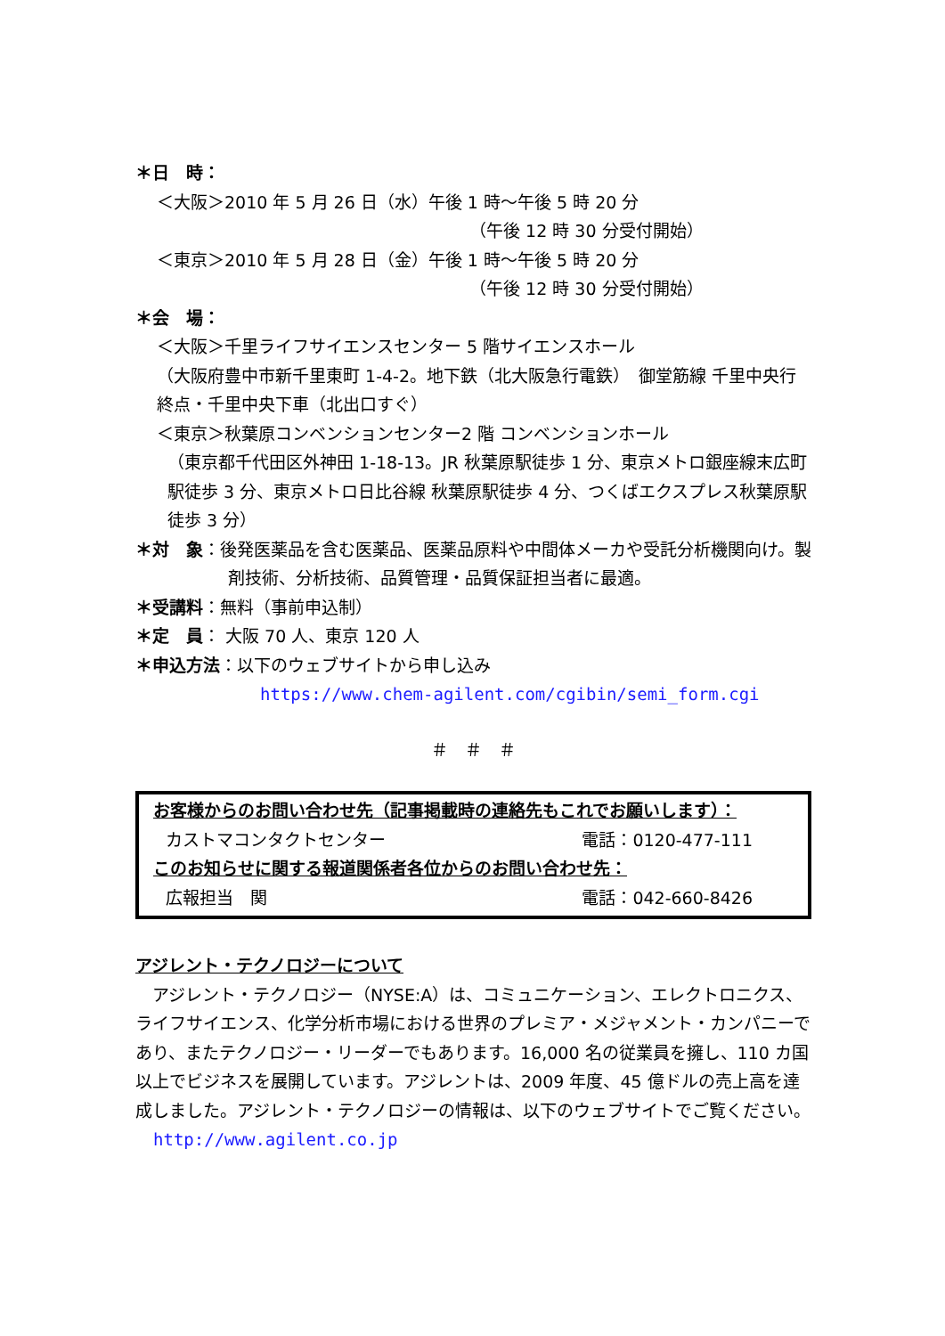＊日　時：
＜大阪＞2010 年 5 月 26 日（水）午後 1 時～午後 5 時 20 分
（午後 12 時 30 分受付開始）
＜東京＞2010 年 5 月 28 日（金）午後 1 時～午後 5 時 20 分
（午後 12 時 30 分受付開始）
＊会　場：
＜大阪＞千里ライフサイエンスセンター 5 階サイエンスホール
（大阪府豊中市新千里東町 1-4-2。地下鉄（北大阪急行電鉄）　御堂筋線 千里中央行　終点・千里中央下車（北出口すぐ）
＜東京＞秋葉原コンベンションセンター2 階 コンベンションホール
（東京都千代田区外神田 1-18-13。JR 秋葉原駅徒歩 1 分、東京メトロ銀座線末広町駅徒歩 3 分、東京メトロ日比谷線 秋葉原駅徒歩 4 分、つくばエクスプレス秋葉原駅徒歩 3 分）
＊対　象：後発医薬品を含む医薬品、医薬品原料や中間体メーカや受託分析機関向け。製剤技術、分析技術、品質管理・品質保証担当者に最適。
＊受講料：無料（事前申込制）
＊定　員： 大阪 70 人、東京 120 人
＊申込方法：以下のウェブサイトから申し込み
https://www.chem-agilent.com/cgibin/semi_form.cgi
＃　＃　＃
お客様からのお問い合わせ先（記事掲載時の連絡先もこれでお願いします）：
カストマコンタクトセンター 電話：0120-477-111
このお知らせに関する報道関係者各位からのお問い合わせ先：
広報担当　関 電話：042-660-8426
アジレント・テクノロジーについて
　アジレント・テクノロジー（NYSE:A）は、コミュニケーション、エレクトロニクス、ライフサイエンス、化学分析市場における世界のプレミア・メジャメント・カンパニーであり、またテクノロジー・リーダーでもあります。16,000 名の従業員を擁し、110 カ国以上でビジネスを展開しています。アジレントは、2009 年度、45 億ドルの売上高を達成しました。アジレント・テクノロジーの情報は、以下のウェブサイトでご覧ください。
http://www.agilent.co.jp